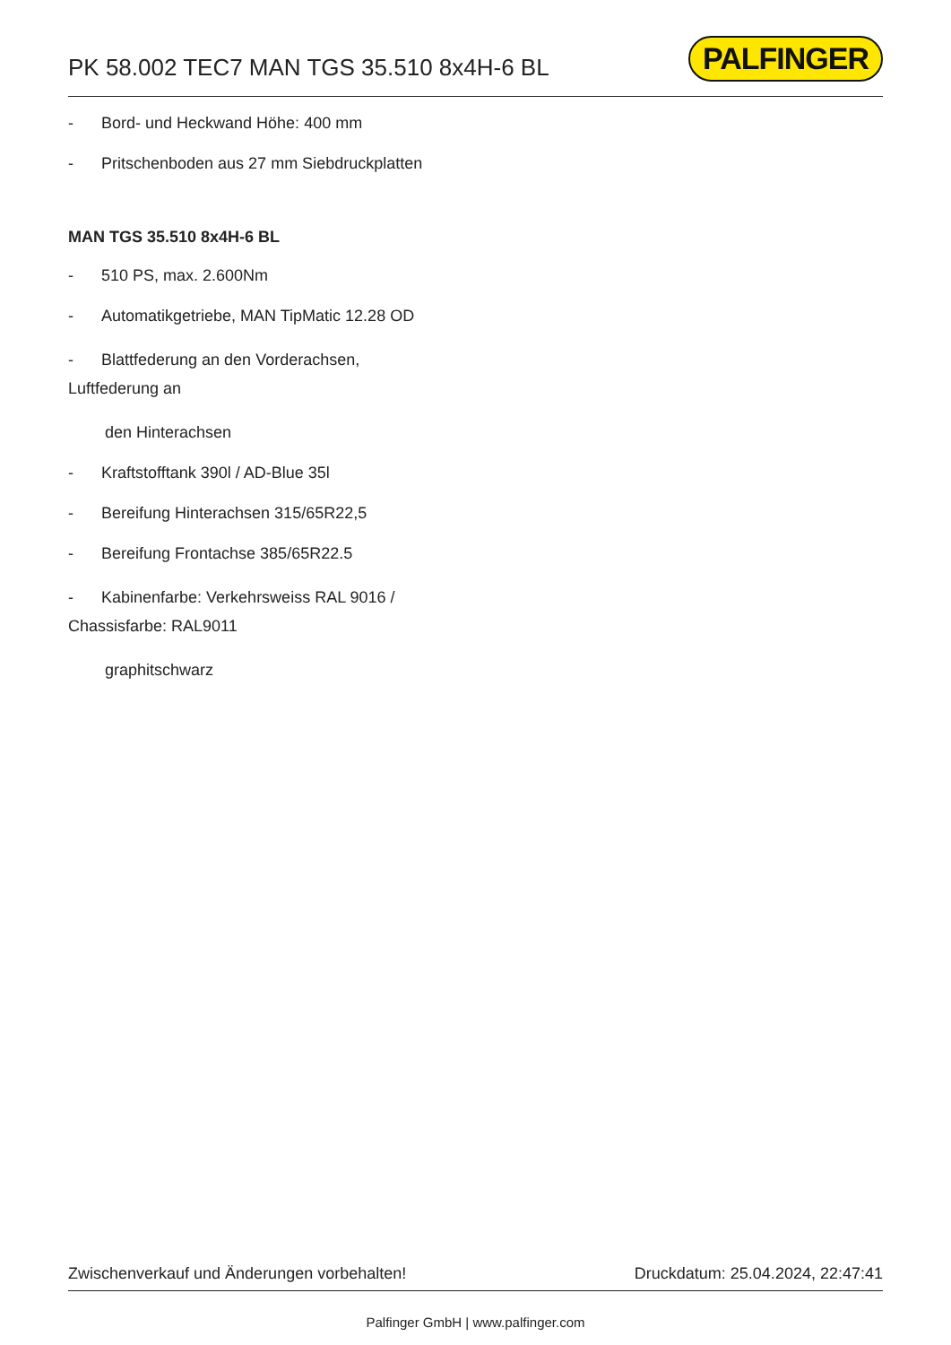PK 58.002 TEC7 MAN TGS 35.510 8x4H-6 BL
PALFINGER
- Bord- und Heckwand Höhe: 400 mm
- Pritschenboden aus 27 mm Siebdruckplatten
MAN TGS 35.510 8x4H-6 BL
- 510 PS, max. 2.600Nm
- Automatikgetriebe, MAN TipMatic 12.28 OD
- Blattfederung an den Vorderachsen,
Luftfederung an
den Hinterachsen
- Kraftstofftank 390l / AD-Blue 35l
- Bereifung Hinterachsen 315/65R22,5
- Bereifung Frontachse 385/65R22.5
- Kabinenfarbe: Verkehrsweiss RAL 9016 /
Chassisfarbe: RAL9011
graphitschwarz
Zwischenverkauf und Änderungen vorbehalten! Druckdatum: 25.04.2024, 22:47:41
Palfinger GmbH | www.palfinger.com